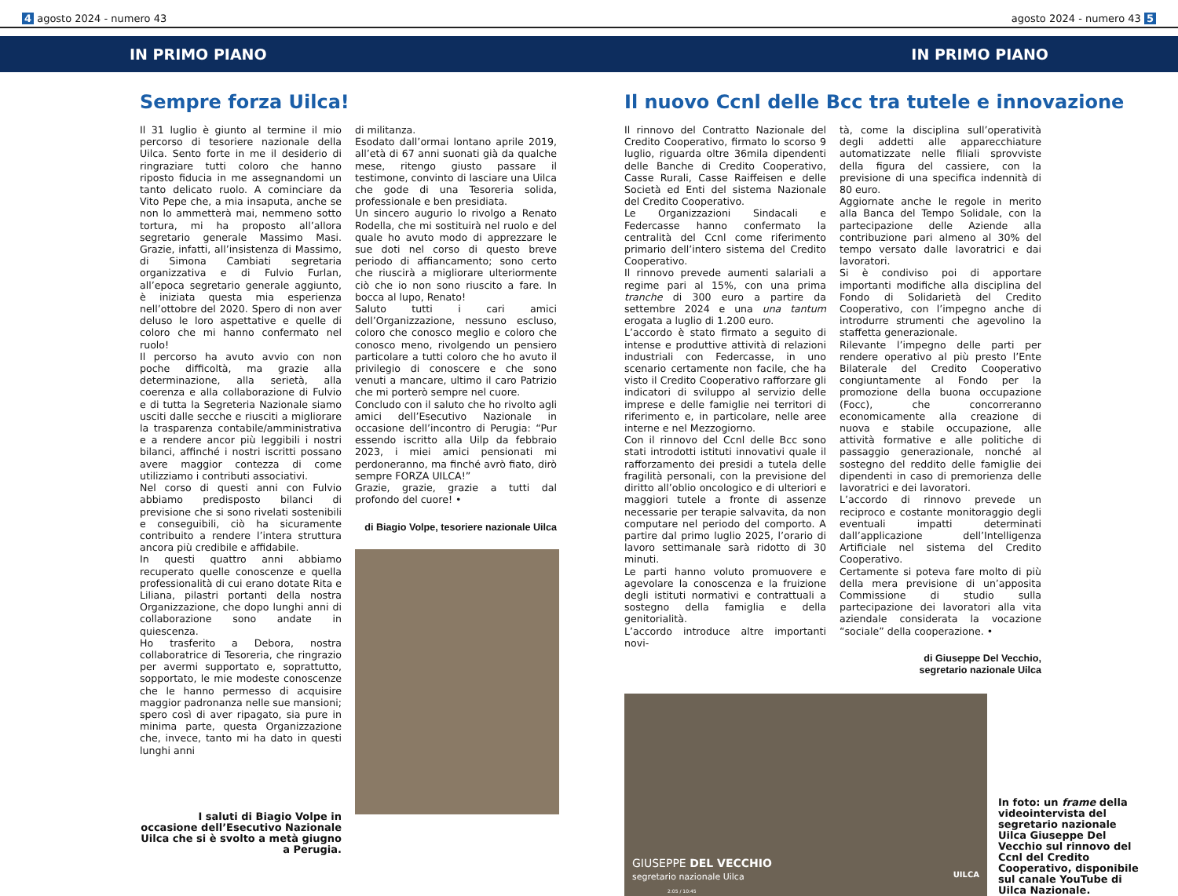4 agosto 2024 - numero 43 agosto 2024 - numero 43 5
IN PRIMO PIANO IN PRIMO PIANO
Sempre forza Uilca!
Il 31 luglio è giunto al termine il mio percorso di tesoriere nazionale della Uilca. Sento forte in me il desiderio di ringraziare tutti coloro che hanno riposto fiducia in me assegnandomi un tanto delicato ruolo. A cominciare da Vito Pepe che, a mia insaputa, anche se non lo ammetterà mai, nemmeno sotto tortura, mi ha proposto all’allora segretario generale Massimo Masi. Grazie, infatti, all’insistenza di Massimo, di Simona Cambiati segretaria organizzativa e di Fulvio Furlan, all’epoca segretario generale aggiunto, è iniziata questa mia esperienza nell’ottobre del 2020. Spero di non aver deluso le loro aspettative e quelle di coloro che mi hanno confermato nel ruolo!
Il percorso ha avuto avvio con non poche difficoltà, ma grazie alla determinazione, alla serietà, alla coerenza e alla collaborazione di Fulvio e di tutta la Segreteria Nazionale siamo usciti dalle secche e riusciti a migliorare la trasparenza contabile/amministrativa e a rendere ancor più leggibili i nostri bilanci, affinché i nostri iscritti possano avere maggior contezza di come utilizziamo i contributi associativi.
Nel corso di questi anni con Fulvio abbiamo predisposto bilanci di previsione che si sono rivelati sostenibili e conseguibili, ciò ha sicuramente contribuito a rendere l’intera struttura ancora più credibile e affidabile.
In questi quattro anni abbiamo recuperato quelle conoscenze e quella professionalità di cui erano dotate Rita e Liliana, pilastri portanti della nostra Organizzazione, che dopo lunghi anni di collaborazione sono andate in quiescenza.
Ho trasferito a Debora, nostra collaboratrice di Tesoreria, che ringrazio per avermi supportato e, soprattutto, sopportato, le mie modeste conoscenze che le hanno permesso di acquisire maggior padronanza nelle sue mansioni; spero così di aver ripagato, sia pure in minima parte, questa Organizzazione che, invece, tanto mi ha dato in questi lunghi anni
I saluti di Biagio Volpe in occasione dell’Esecutivo Nazionale Uilca che si è svolto a metà giugno a Perugia.
di militanza.
Esodato dall’ormai lontano aprile 2019, all’età di 67 anni suonati già da qualche mese, ritengo giusto passare il testimone, convinto di lasciare una Uilca che gode di una Tesoreria solida, professionale e ben presidiata.
Un sincero augurio lo rivolgo a Renato Rodella, che mi sostituirà nel ruolo e del quale ho avuto modo di apprezzare le sue doti nel corso di questo breve periodo di affiancamento; sono certo che riuscirà a migliorare ulteriormente ciò che io non sono riuscito a fare. In bocca al lupo, Renato!
Saluto tutti i cari amici dell’Organizzazione, nessuno escluso, coloro che conosco meglio e coloro che conosco meno, rivolgendo un pensiero particolare a tutti coloro che ho avuto il privilegio di conoscere e che sono venuti a mancare, ultimo il caro Patrizio che mi porterò sempre nel cuore.
Concludo con il saluto che ho rivolto agli amici dell’Esecutivo Nazionale in occasione dell’incontro di Perugia: “Pur essendo iscritto alla Uilp da febbraio 2023, i miei amici pensionati mi perdoneranno, ma finché avrò fiato, dirò sempre FORZA UILCA!”
Grazie, grazie, grazie a tutti dal profondo del cuore! •
di Biagio Volpe, tesoriere nazionale Uilca
Il nuovo Ccnl delle Bcc tra tutele e innovazione
Il rinnovo del Contratto Nazionale del Credito Cooperativo, firmato lo scorso 9 luglio, riguarda oltre 36mila dipendenti delle Banche di Credito Cooperativo, Casse Rurali, Casse Raiffeisen e delle Società ed Enti del sistema Nazionale del Credito Cooperativo.
Le Organizzazioni Sindacali e Federcasse hanno confermato la centralità del Ccnl come riferimento primario dell’intero sistema del Credito Cooperativo.
Il rinnovo prevede aumenti salariali a regime pari al 15%, con una prima tranche di 300 euro a partire da settembre 2024 e una una tantum erogata a luglio di 1.200 euro.
L’accordo è stato firmato a seguito di intense e produttive attività di relazioni industriali con Federcasse, in uno scenario certamente non facile, che ha visto il Credito Cooperativo rafforzare gli indicatori di sviluppo al servizio delle imprese e delle famiglie nei territori di riferimento e, in particolare, nelle aree interne e nel Mezzogiorno.
Con il rinnovo del Ccnl delle Bcc sono stati introdotti istituti innovativi quale il rafforzamento dei presidi a tutela delle fragilità personali, con la previsione del diritto all’oblio oncologico e di ulteriori e maggiori tutele a fronte di assenze necessarie per terapie salvavita, da non computare nel periodo del comporto. A partire dal primo luglio 2025, l’orario di lavoro settimanale sarà ridotto di 30 minuti.
Le parti hanno voluto promuovere e agevolare la conoscenza e la fruizione degli istituti normativi e contrattuali a sostegno della famiglia e della genitorialità.
L’accordo introduce altre importanti novi-
tà, come la disciplina sull’operatività degli addetti alle apparecchiature automatizzate nelle filiali sprovviste della figura del cassiere, con la previsione di una specifica indennità di 80 euro.
Aggiornate anche le regole in merito alla Banca del Tempo Solidale, con la partecipazione delle Aziende alla contribuzione pari almeno al 30% del tempo versato dalle lavoratrici e dai lavoratori.
Si è condiviso poi di apportare importanti modifiche alla disciplina del Fondo di Solidarietà del Credito Cooperativo, con l’impegno anche di introdurre strumenti che agevolino la staffetta generazionale.
Rilevante l’impegno delle parti per rendere operativo al più presto l’Ente Bilaterale del Credito Cooperativo congiuntamente al Fondo per la promozione della buona occupazione (Focc), che concorreranno economicamente alla creazione di nuova e stabile occupazione, alle attività formative e alle politiche di passaggio generazionale, nonché al sostegno del reddito delle famiglie dei dipendenti in caso di premorienza delle lavoratrici e dei lavoratori.
L’accordo di rinnovo prevede un reciproco e costante monitoraggio degli eventuali impatti determinati dall’applicazione dell’Intelligenza Artificiale nel sistema del Credito Cooperativo.
Certamente si poteva fare molto di più della mera previsione di un’apposita Commissione di studio sulla partecipazione dei lavoratori alla vita aziendale considerata la vocazione “sociale” della cooperazione. •
di Giuseppe Del Vecchio,
segretario nazionale Uilca
GIUSEPPE DEL VECCHIO
segretario nazionale Uilca
UILCA
2:05 / 10:45
In foto: un frame della videointervista del segretario nazionale Uilca Giuseppe Del Vecchio sul rinnovo del Ccnl del Credito Cooperativo, disponibile sul canale YouTube di Uilca Nazionale.